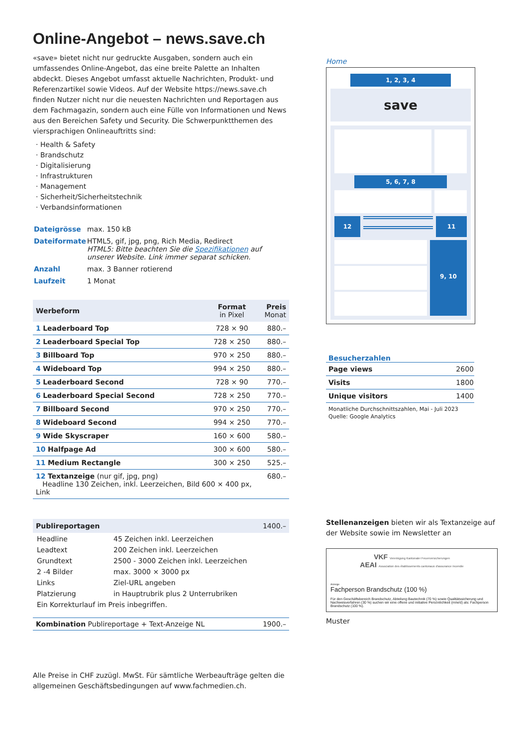Online-Angebot – news.save.ch
«save» bietet nicht nur gedruckte Ausgaben, sondern auch ein umfassendes Online-Angebot, das eine breite Palette an Inhalten abdeckt. Dieses Angebot umfasst aktuelle Nachrichten, Produkt- und Referenzartikel sowie Videos. Auf der Website https://news.save.ch finden Nutzer nicht nur die neuesten Nachrichten und Reportagen aus dem Fachmagazin, sondern auch eine Fülle von Informationen und News aus den Bereichen Safety und Security. Die Schwerpunktthemen des viersprachigen Onlineauftritts sind:
· Health & Safety
· Brandschutz
· Digitalisierung
· Infrastrukturen
· Management
· Sicherheit/Sicherheitstechnik
· Verbandsinformationen
| Dateigrösse | max. 150 kB |
| Dateiformate | HTML5, gif, jpg, png, Rich Media, Redirect HTML5: Bitte beachten Sie die Spezifikationen auf unserer Website. Link immer separat schicken. |
| Anzahl | max. 3 Banner rotierend |
| Laufzeit | 1 Monat |
| Werbeform | Format in Pixel | Preis Monat |
| --- | --- | --- |
| 1 Leaderboard Top | 728 × 90 | 880.– |
| 2 Leaderboard Special Top | 728 × 250 | 880.– |
| 3 Billboard Top | 970 × 250 | 880.– |
| 4 Wideboard Top | 994 × 250 | 880.– |
| 5 Leaderboard Second | 728 × 90 | 770.– |
| 6 Leaderboard Special Second | 728 × 250 | 770.– |
| 7 Billboard Second | 970 × 250 | 770.– |
| 8 Wideboard Second | 994 × 250 | 770.– |
| 9 Wide Skyscraper | 160 × 600 | 580.– |
| 10 Halfpage Ad | 300 × 600 | 580.– |
| 11 Medium Rectangle | 300 × 250 | 525.– |
| 12 Textanzeige (nur gif, jpg, png) Headline 130 Zeichen, inkl. Leerzeichen, Bild 600 × 400 px, Link | | 680.– |
Publireportagen 1400.–
| Headline | 45 Zeichen inkl. Leerzeichen |
| Leadtext | 200 Zeichen inkl. Leerzeichen |
| Grundtext | 2500 - 3000 Zeichen inkl. Leerzeichen |
| 2 -4 Bilder | max. 3000 × 3000 px |
| Links | Ziel-URL angeben |
| Platzierung | in Hauptrubrik plus 2 Unterrubriken |
| Ein Korrekturlauf im Preis inbegriffen. | |
Kombination Publireportage + Text-Anzeige NL 1900.–
Alle Preise in CHF zuzügl. MwSt. Für sämtliche Werbeaufträge gelten die allgemeinen Geschäftsbedingungen auf www.fachmedien.ch.
Home
1, 2, 3, 4
save
5, 6, 7, 8
12 11
9, 10
Besucherzahlen
| Page views | 2600 |
| Visits | 1800 |
| Unique visitors | 1400 |
Monatliche Durchschnittszahlen, Mai - Juli 2023
Quelle: Google Analytics
Stellenanzeigen bieten wir als Textanzeige auf der Website sowie im Newsletter an
VKF Vereinigung Kantonaler Feuerversicherungen
AEAI Association des établissements cantonaux d'assurance incendie
Anzeige
Fachperson Brandschutz (100 %)
Für den Geschäftsbereich Brandschutz, Abteilung Bautechnik (70 %) sowie Qualitätssicherung und Nachweisverfahren (30 %) suchen wir eine offene und initiative Persönlichkeit (m/w/d) als: Fachperson Brandschutz (100 %).
Muster